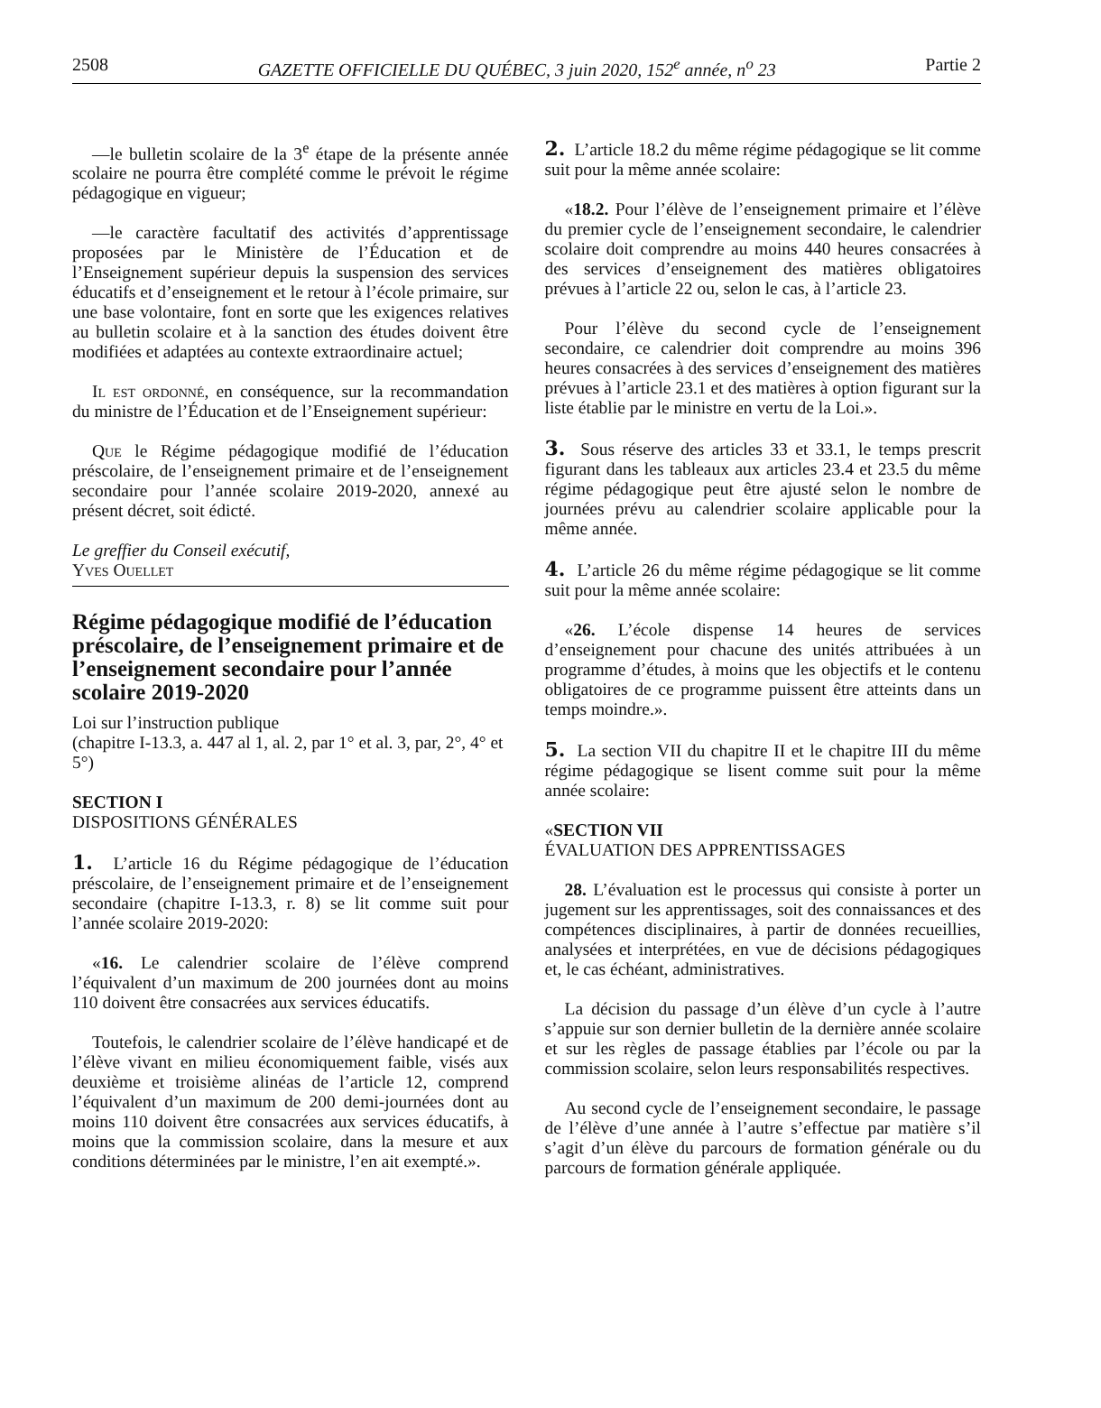2508 GAZETTE OFFICIELLE DU QUÉBEC, 3 juin 2020, 152<sup>e</sup> année, n<sup>o</sup> 23 Partie 2
—le bulletin scolaire de la 3<sup>e</sup> étape de la présente année scolaire ne pourra être complété comme le prévoit le régime pédagogique en vigueur;
—le caractère facultatif des activités d’apprentissage proposées par le Ministère de l’Éducation et de l’Enseignement supérieur depuis la suspension des services éducatifs et d’enseignement et le retour à l’école primaire, sur une base volontaire, font en sorte que les exigences relatives au bulletin scolaire et à la sanction des études doivent être modifiées et adaptées au contexte extraordinaire actuel;
Il est ordonné, en conséquence, sur la recommandation du ministre de l’Éducation et de l’Enseignement supérieur:
Que le Régime pédagogique modifié de l’éducation préscolaire, de l’enseignement primaire et de l’enseignement secondaire pour l’année scolaire 2019-2020, annexé au présent décret, soit édicté.
Le greffier du Conseil exécutif,
Yves Ouellet
Régime pédagogique modifié de l’éducation préscolaire, de l’enseignement primaire et de l’enseignement secondaire pour l’année scolaire 2019-2020
Loi sur l’instruction publique
(chapitre I-13.3, a. 447 al 1, al. 2, par 1° et al. 3, par, 2°, 4° et 5°)
SECTION I
DISPOSITIONS GÉNÉRALES
1. L’article 16 du Régime pédagogique de l’éducation préscolaire, de l’enseignement primaire et de l’enseignement secondaire (chapitre I-13.3, r. 8) se lit comme suit pour l’année scolaire 2019-2020:
«16. Le calendrier scolaire de l’élève comprend l’équivalent d’un maximum de 200 journées dont au moins 110 doivent être consacrées aux services éducatifs.
Toutefois, le calendrier scolaire de l’élève handicapé et de l’élève vivant en milieu économiquement faible, visés aux deuxième et troisième alinéas de l’article 12, comprend l’équivalent d’un maximum de 200 demi-journées dont au moins 110 doivent être consacrées aux services éducatifs, à moins que la commission scolaire, dans la mesure et aux conditions déterminées par le ministre, l’en ait exempté.».
2. L’article 18.2 du même régime pédagogique se lit comme suit pour la même année scolaire:
«18.2. Pour l’élève de l’enseignement primaire et l’élève du premier cycle de l’enseignement secondaire, le calendrier scolaire doit comprendre au moins 440 heures consacrées à des services d’enseignement des matières obligatoires prévues à l’article 22 ou, selon le cas, à l’article 23.
Pour l’élève du second cycle de l’enseignement secondaire, ce calendrier doit comprendre au moins 396 heures consacrées à des services d’enseignement des matières prévues à l’article 23.1 et des matières à option figurant sur la liste établie par le ministre en vertu de la Loi.».
3. Sous réserve des articles 33 et 33.1, le temps prescrit figurant dans les tableaux aux articles 23.4 et 23.5 du même régime pédagogique peut être ajusté selon le nombre de journées prévu au calendrier scolaire applicable pour la même année.
4. L’article 26 du même régime pédagogique se lit comme suit pour la même année scolaire:
«26. L’école dispense 14 heures de services d’enseignement pour chacune des unités attribuées à un programme d’études, à moins que les objectifs et le contenu obligatoires de ce programme puissent être atteints dans un temps moindre.».
5. La section VII du chapitre II et le chapitre III du même régime pédagogique se lisent comme suit pour la même année scolaire:
«SECTION VII
ÉVALUATION DES APPRENTISSAGES
28. L’évaluation est le processus qui consiste à porter un jugement sur les apprentissages, soit des connaissances et des compétences disciplinaires, à partir de données recueillies, analysées et interprétées, en vue de décisions pédagogiques et, le cas échéant, administratives.
La décision du passage d’un élève d’un cycle à l’autre s’appuie sur son dernier bulletin de la dernière année scolaire et sur les règles de passage établies par l’école ou par la commission scolaire, selon leurs responsabilités respectives.
Au second cycle de l’enseignement secondaire, le passage de l’élève d’une année à l’autre s’effectue par matière s’il s’agit d’un élève du parcours de formation générale ou du parcours de formation générale appliquée.